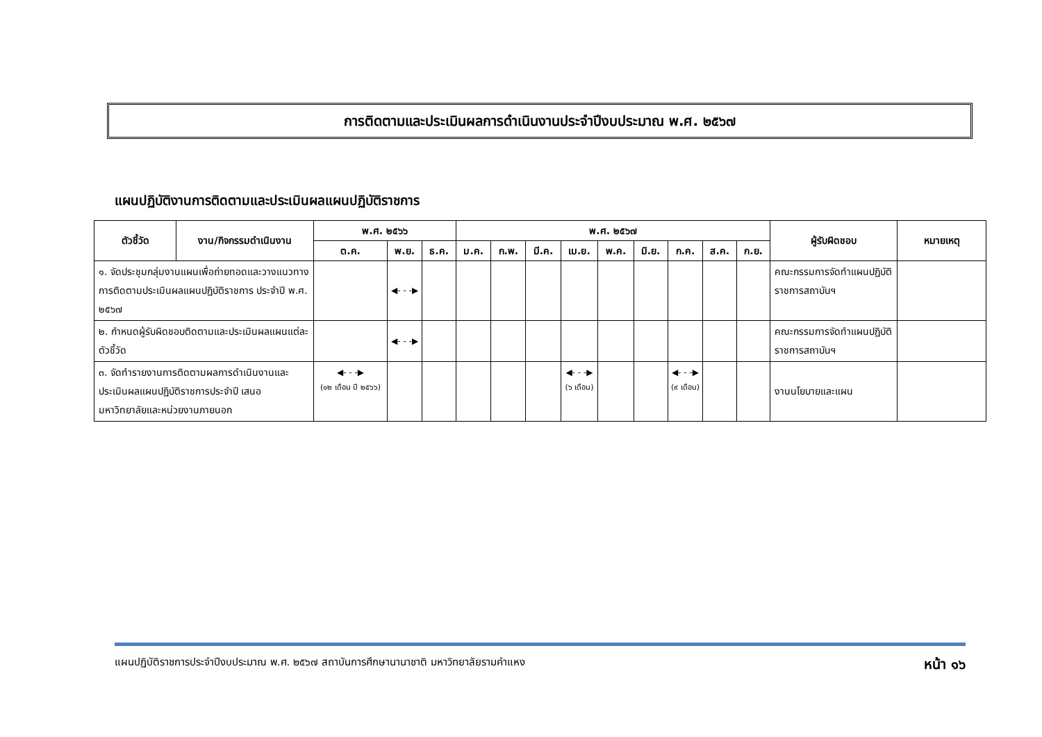การติดตามและประเมินผลการดำเนินงานประจำปีงบประมาณ พ.ศ. ๒๕๖๗
แผนปฏิบัติงานการติดตามและประเมินผลแผนปฏิบัติราชการ
| ตัวชี้วัด | งาน/กิจกรรมดำเนินงาน | พ.ศ. ๒๕๖๖ | | | พ.ศ. ๒๕๖๗ | | | | | | | | | ผู้รับผิดชอบ | หมายเหตุ |
| --- | --- | --- | --- | --- | --- | --- | --- | --- | --- | --- | --- | --- | --- | --- | --- |
| | | ต.ค. | พ.ย. | ธ.ค. | ม.ค. | ก.พ. | มี.ค. | เม.ย. | พ.ค. | มิ.ย. | ก.ค. | ส.ค. | ก.ย. | | |
| ๑. จัดประชุมกลุ่มงานแผนเพื่อถ่ายทอดและวางแนวทางการติดตามประเมินผลแผนปฏิบัติราชการ ประจำปี พ.ศ. ๒๕๖๗ | | | ◀- - -▶ | | | | | | | | | | | คณะกรรมการจัดทำแผนปฏิบัติราชการสถาบันฯ | |
| ๒. กำหนดผู้รับผิดชอบติดตามและประเมินผลแผนแต่ละตัวชี้วัด | | | ◀- - -▶ | | | | | | | | | | | คณะกรรมการจัดทำแผนปฏิบัติราชการสถาบันฯ | |
| ๓. จัดทำรายงานการติดตามผลการดำเนินงานและประเมินผลแผนปฏิบัติราชการประจำปี เสนอมหาวิทยาลัยและหน่วยงานภายนอก | | ◀- - -▶ (๑๒ เดือน ปี ๒๕๖๖) | | | | | | ◀- - -▶ (๖ เดือน) | | | ◀- - -▶ (๙ เดือน) | | | งานนโยบายและแผน | |
แผนปฏิบัติราชการประจำปีงบประมาณ พ.ศ. ๒๕๖๗ สถาบันการศึกษานานาชาติ มหาวิทยาลัยรามคำแหง หน้า ๑๖